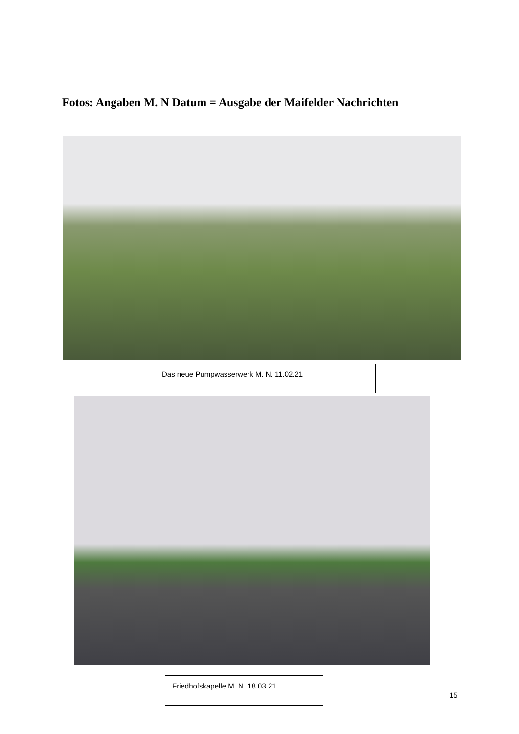Fotos: Angaben M. N Datum = Ausgabe der Maifelder Nachrichten
Das neue Pumpwasserwerk M. N. 11.02.21
Friedhofskapelle M. N. 18.03.21
15